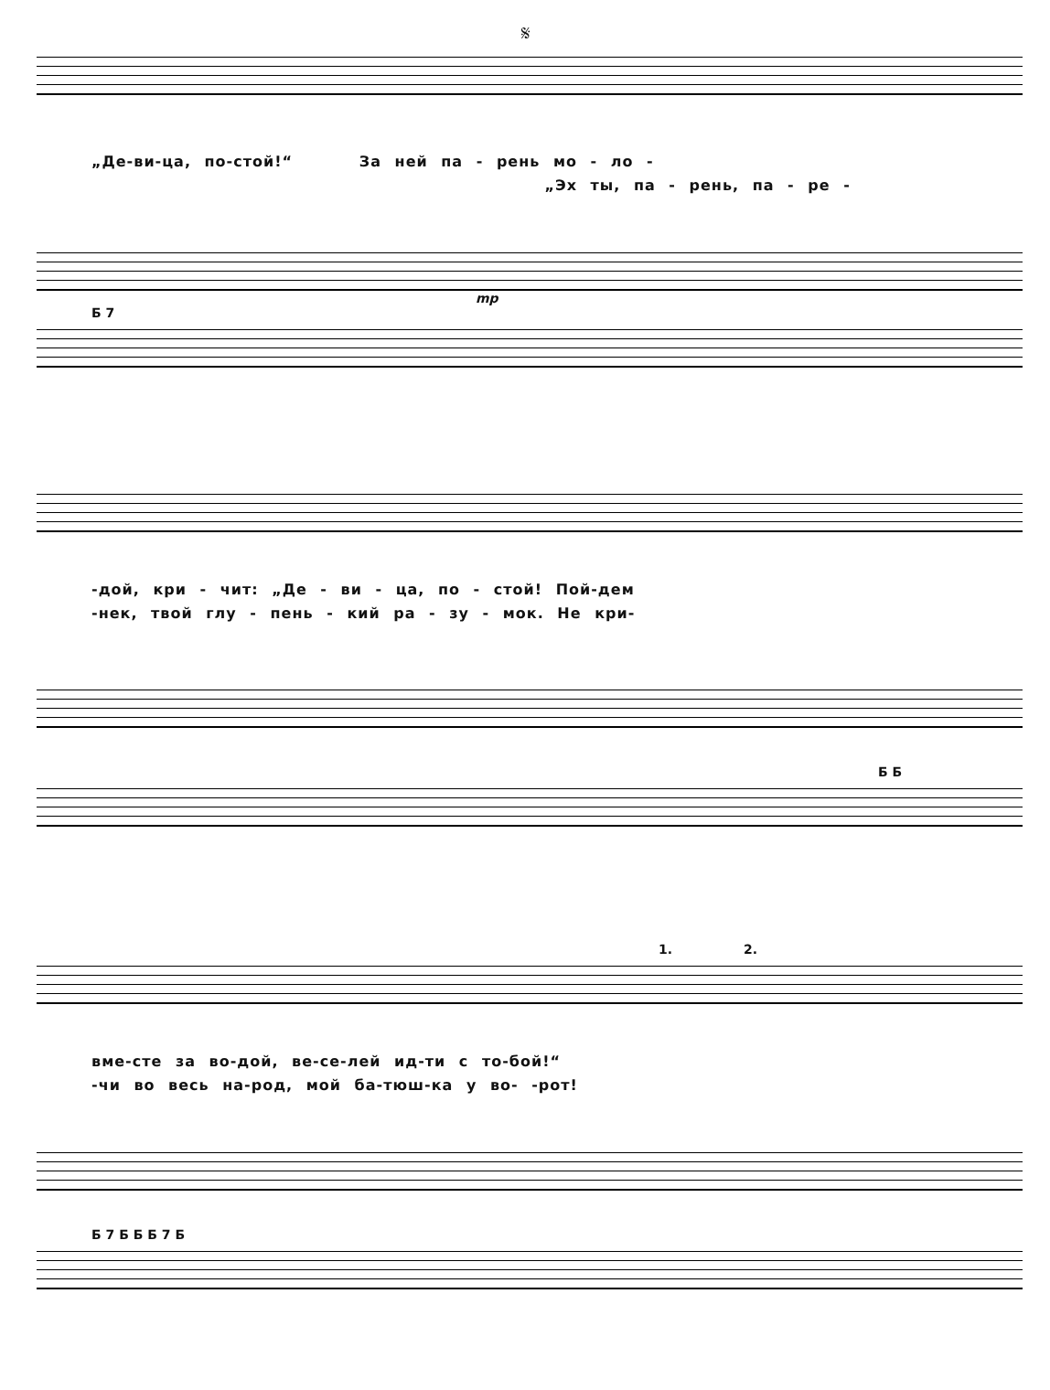𝄋
„Де-ви-ца, по-стой!“ За ней па - рень мо - ло -
„Эх ты, па - рень, па - ре -
mp
Б 7
-дой, кри - чит: „Де - ви - ца, по - стой! Пой-дем
-нек, твой глу - пень - кий ра - зу - мок. Не кри-
Б Б
1. 2.
вме-сте за во-дой, ве-се-лей ид-ти с то-бой!“
-чи во весь на-род, мой ба-тюш-ка у во- -рот!
Б 7 Б Б Б 7 Б